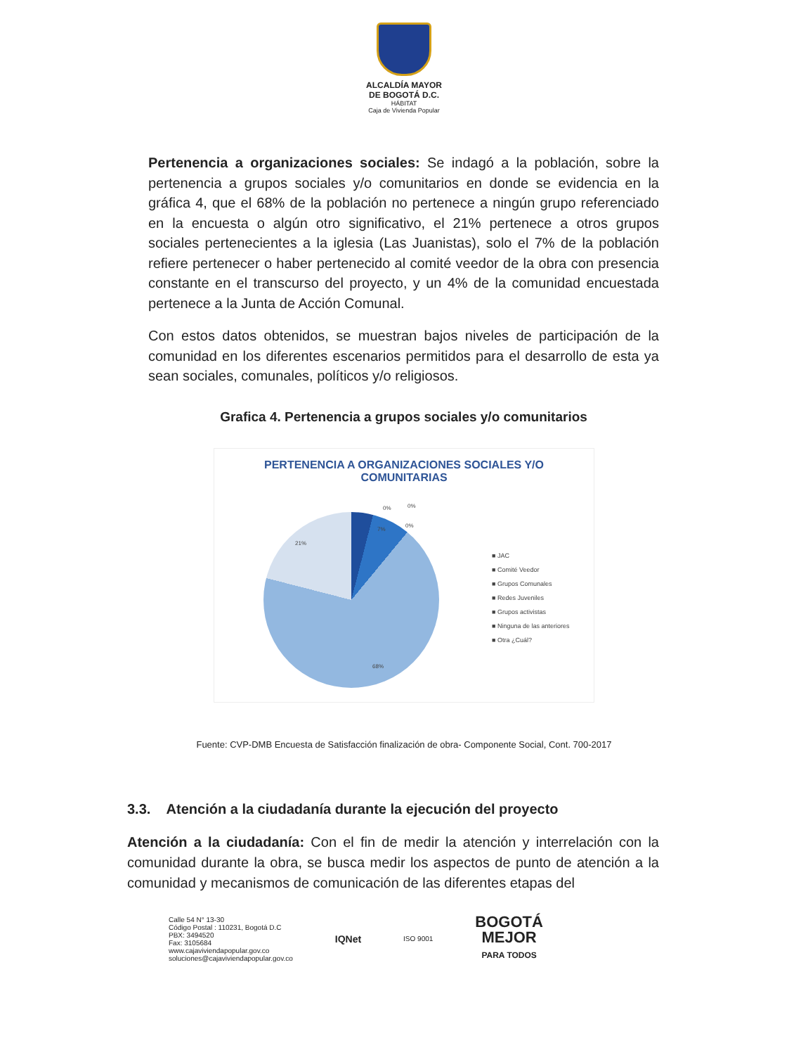ALCALDÍA MAYOR
DE BOGOTÁ D.C.
HÁBITAT
Caja de Vivienda Popular
Pertenencia a organizaciones sociales: Se indagó a la población, sobre la pertenencia a grupos sociales y/o comunitarios en donde se evidencia en la gráfica 4, que el 68% de la población no pertenece a ningún grupo referenciado en la encuesta o algún otro significativo, el 21% pertenece a otros grupos sociales pertenecientes a la iglesia (Las Juanistas), solo el 7% de la población refiere pertenecer o haber pertenecido al comité veedor de la obra con presencia constante en el transcurso del proyecto, y un 4% de la comunidad encuestada pertenece a la Junta de Acción Comunal.
Con estos datos obtenidos, se muestran bajos niveles de participación de la comunidad en los diferentes escenarios permitidos para el desarrollo de esta ya sean sociales, comunales, políticos y/o religiosos.
Grafica 4. Pertenencia a grupos sociales y/o comunitarios
PERTENENCIA A ORGANIZACIONES SOCIALES Y/O
COMUNITARIAS
0% 0%
0%
7%
21%
68%
■ JAC
■ Comité Veedor
■ Grupos Comunales
■ Redes Juveniles
■ Grupos activistas
■ Ninguna de las anteriores
■ Otra ¿Cuál?
Fuente: CVP-DMB Encuesta de Satisfacción finalización de obra- Componente Social, Cont. 700-2017
3.3. Atención a la ciudadanía durante la ejecución del proyecto
Atención a la ciudadanía: Con el fin de medir la atención y interrelación con la comunidad durante la obra, se busca medir los aspectos de punto de atención a la comunidad y mecanismos de comunicación de las diferentes etapas del
Calle 54 N° 13-30
Código Postal : 110231, Bogotá D.C
PBX: 3494520
Fax: 3105684
www.cajaviviendapopular.gov.co
soluciones@cajaviviendapopular.gov.co
IQNet
ISO 9001
BOGOTÁ
MEJOR
PARA TODOS